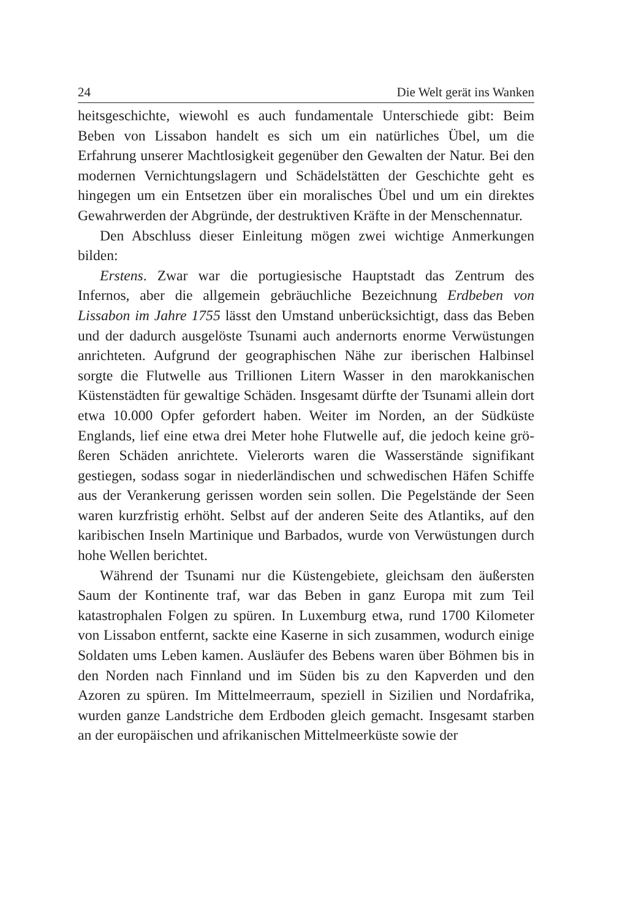24 Die Welt gerät ins Wanken
heitsgeschichte, wiewohl es auch fundamentale Unterschiede gibt: Beim Beben von Lissabon handelt es sich um ein natürliches Übel, um die Erfahrung unserer Machtlosigkeit gegenüber den Gewalten der Natur. Bei den modernen Vernichtungslagern und Schädelstätten der Geschichte geht es hingegen um ein Entsetzen über ein morali­sches Übel und um ein direktes Gewahrwerden der Abgründe, der destruktiven Kräfte in der Menschennatur.
Den Abschluss dieser Einleitung mögen zwei wichtige Anmer­kungen bilden:
Erstens. Zwar war die portugiesische Hauptstadt das Zentrum des Infernos, aber die allgemein gebräuchliche Bezeichnung Erdbeben von Lissabon im Jahre 1755 lässt den Umstand unberücksichtigt, dass das Beben und der dadurch ausgelöste Tsunami auch andernorts enorme Verwüstungen anrichteten. Aufgrund der geographischen Nähe zur iberischen Halbinsel sorgte die Flutwelle aus Trillionen Litern Wasser in den marokkanischen Küstenstädten für gewaltige Schäden. Insgesamt dürfte der Tsunami allein dort etwa 10.000 Op­fer gefordert haben. Weiter im Norden, an der Südküste Englands, lief eine etwa drei Meter hohe Flutwelle auf, die jedoch keine grö­ßeren Schäden anrichtete. Vielerorts waren die Wasserstände signifi­kant gestiegen, sodass sogar in niederländischen und schwedischen Häfen Schiffe aus der Verankerung gerissen worden sein sollen. Die Pegelstände der Seen waren kurzfristig erhöht. Selbst auf der ande­ren Seite des Atlantiks, auf den karibischen Inseln Martinique und Barbados, wurde von Verwüstungen durch hohe Wellen berichtet.
Während der Tsunami nur die Küstengebiete, gleichsam den äu­ßersten Saum der Kontinente traf, war das Beben in ganz Europa mit zum Teil katastrophalen Folgen zu spüren. In Luxemburg etwa, rund 1700 Kilometer von Lissabon entfernt, sackte eine Kaserne in sich zusammen, wodurch einige Soldaten ums Leben kamen. Ausläufer des Bebens waren über Böhmen bis in den Norden nach Finnland und im Süden bis zu den Kapverden und den Azoren zu spüren. Im Mittelmeerraum, speziell in Sizilien und Nordafrika, wurden gan­ze Landstriche dem Erdboden gleich gemacht. Insgesamt starben an der europäischen und afrikanischen Mittelmeerküste sowie der